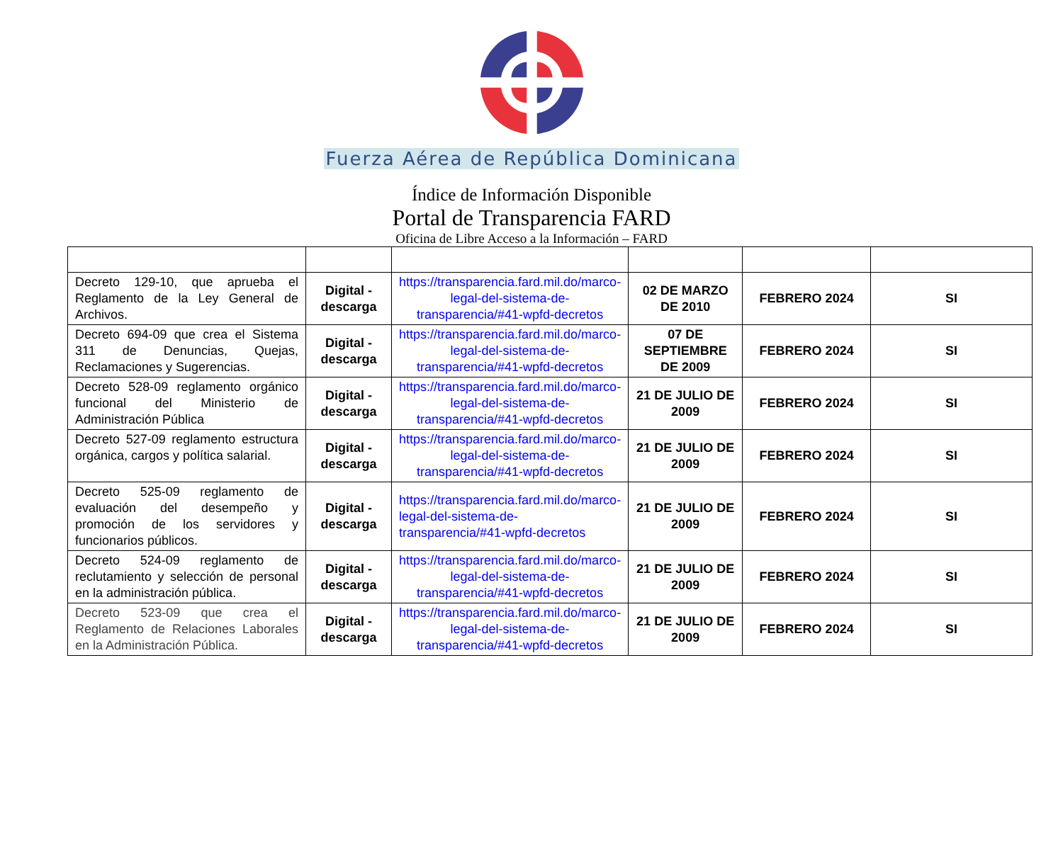Fuerza Aérea de República Dominicana
Índice de Información Disponible
Portal de Transparencia FARD
Oficina de Libre Acceso a la Información – FARD
| Decreto 129-10, que aprueba el Reglamento de la Ley General de Archivos. | Digital - descarga | https://transparencia.fard.mil.do/marco-legal-del-sistema-de-transparencia/#41-wpfd-decretos | 02 DE MARZO DE 2010 | FEBRERO 2024 | SI |
| Decreto 694-09 que crea el Sistema 311 de Denuncias, Quejas, Reclamaciones y Sugerencias. | Digital - descarga | https://transparencia.fard.mil.do/marco-legal-del-sistema-de-transparencia/#41-wpfd-decretos | 07 DE SEPTIEMBRE DE 2009 | FEBRERO 2024 | SI |
| Decreto 528-09 reglamento orgánico funcional del Ministerio de Administración Pública | Digital - descarga | https://transparencia.fard.mil.do/marco-legal-del-sistema-de-transparencia/#41-wpfd-decretos | 21 DE JULIO DE 2009 | FEBRERO 2024 | SI |
| Decreto 527-09 reglamento estructura orgánica, cargos y política salarial. | Digital - descarga | https://transparencia.fard.mil.do/marco-legal-del-sistema-de-transparencia/#41-wpfd-decretos | 21 DE JULIO DE 2009 | FEBRERO 2024 | SI |
| Decreto 525-09 reglamento de evaluación del desempeño y promoción de los servidores y funcionarios públicos. | Digital - descarga | https://transparencia.fard.mil.do/marco-legal-del-sistema-de-transparencia/#41-wpfd-decretos | 21 DE JULIO DE 2009 | FEBRERO 2024 | SI |
| Decreto 524-09 reglamento de reclutamiento y selección de personal en la administración pública. | Digital - descarga | https://transparencia.fard.mil.do/marco-legal-del-sistema-de-transparencia/#41-wpfd-decretos | 21 DE JULIO DE 2009 | FEBRERO 2024 | SI |
| Decreto 523-09 que crea el Reglamento de Relaciones Laborales en la Administración Pública. | Digital - descarga | https://transparencia.fard.mil.do/marco-legal-del-sistema-de-transparencia/#41-wpfd-decretos | 21 DE JULIO DE 2009 | FEBRERO 2024 | SI |